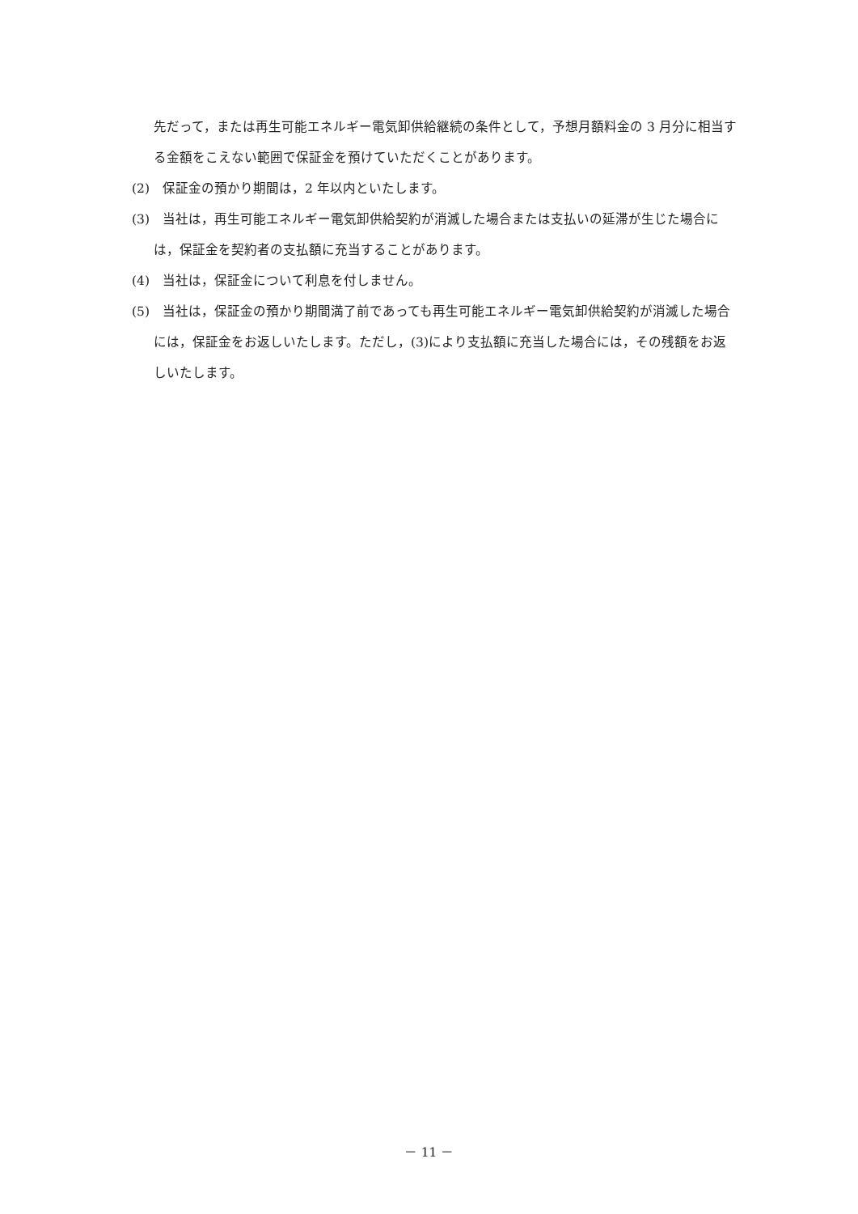先だって，または再生可能エネルギー電気卸供給継続の条件として，予想月額料金の 3 月分に相当する金額をこえない範囲で保証金を預けていただくことがあります。
(2)　保証金の預かり期間は，2 年以内といたします。
(3)　当社は，再生可能エネルギー電気卸供給契約が消滅した場合または支払いの延滞が生じた場合には，保証金を契約者の支払額に充当することがあります。
(4)　当社は，保証金について利息を付しません。
(5)　当社は，保証金の預かり期間満了前であっても再生可能エネルギー電気卸供給契約が消滅した場合には，保証金をお返しいたします。ただし，(3)により支払額に充当した場合には，その残額をお返しいたします。
－ 11 －